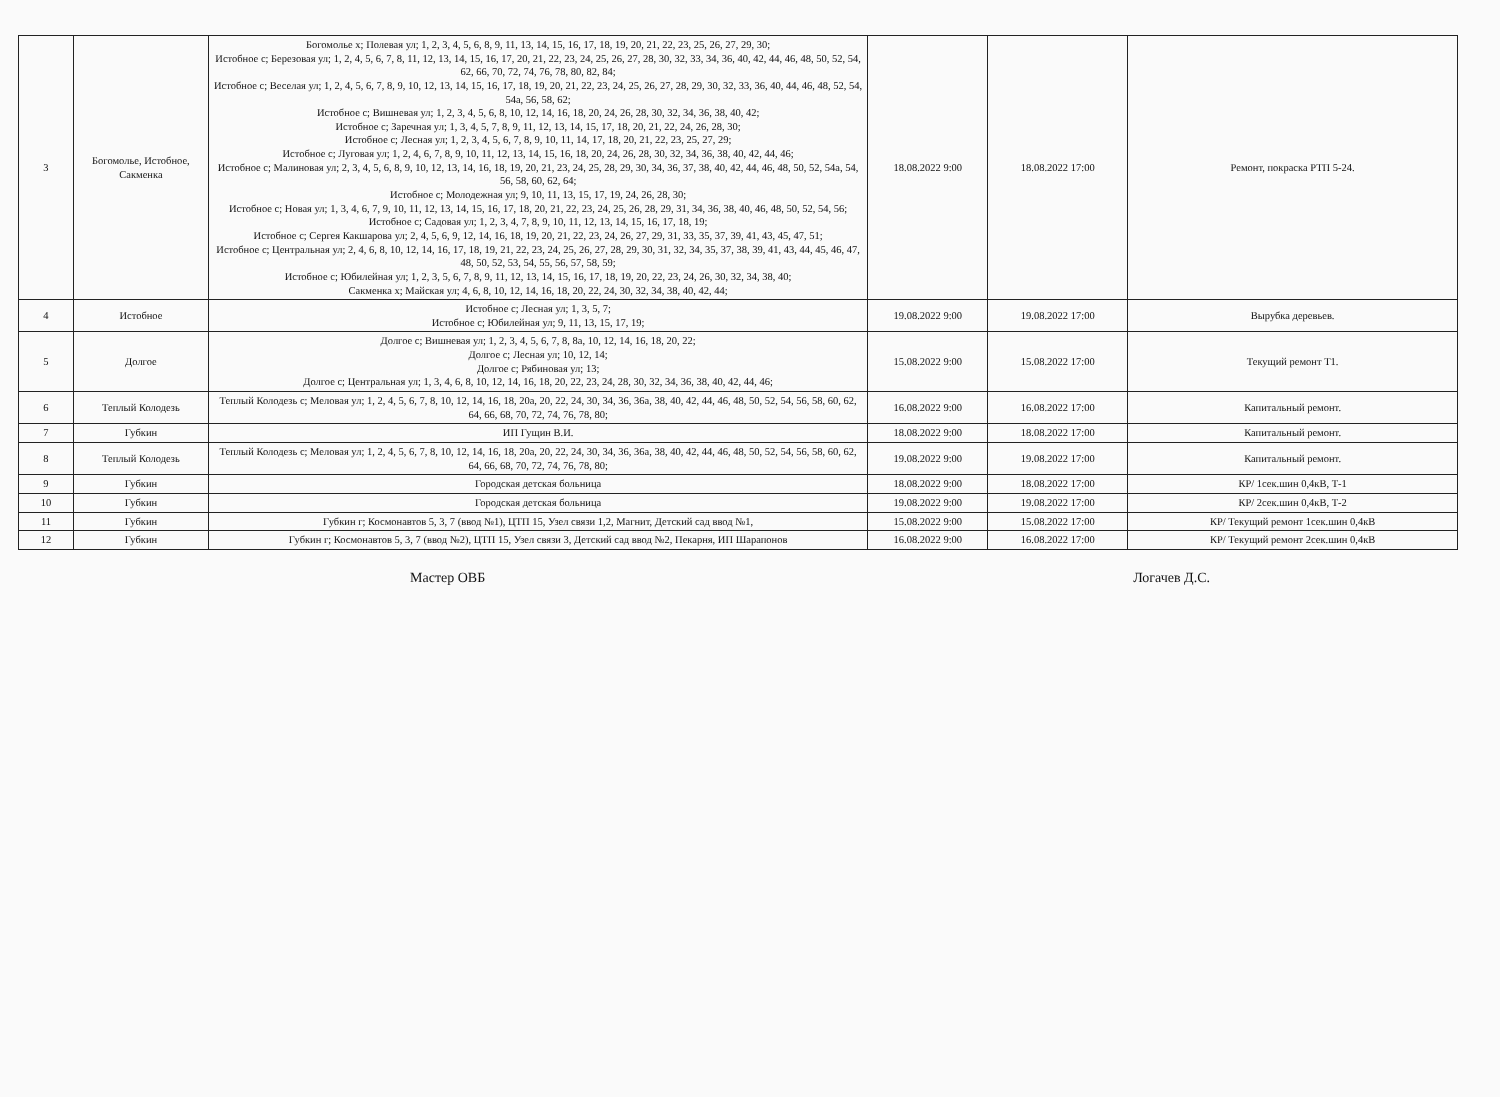| 3 | Богомолье, Истобное, Сакменка | Богомолье х; Полевая ул; 1, 2, 3, 4, 5, 6, 8, 9, 11, 13, 14, 15, 16, 17, 18, 19, 20, 21, 22, 23, 25, 26, 27, 29, 30; Истобное с; Березовая ул; 1, 2, 4, 5, 6, 7, 8, 11, 12, 13, 14, 15, 16, 17, 20, 21, 22, 23, 24, 25, 26, 27, 28, 30, 32, 33, 34, 36, 40, 42, 44, 46, 48, 50, 52, 54, 62, 66, 70, 72, 74, 76, 78, 80, 82, 84; Истобное с; Веселая ул; 1, 2, 4, 5, 6, 7, 8, 9, 10, 12, 13, 14, 15, 16, 17, 18, 19, 20, 21, 22, 23, 24, 25, 26, 27, 28, 29, 30, 32, 33, 36, 40, 44, 46, 48, 52, 54, 54а, 56, 58, 62; Истобное с; Вишневая ул; 1, 2, 3, 4, 5, 6, 8, 10, 12, 14, 16, 18, 20, 24, 26, 28, 30, 32, 34, 36, 38, 40, 42; Истобное с; Заречная ул; 1, 3, 4, 5, 7, 8, 9, 11, 12, 13, 14, 15, 17, 18, 20, 21, 22, 24, 26, 28, 30; Истобное с; Лесная ул; 1, 2, 3, 4, 5, 6, 7, 8, 9, 10, 11, 14, 17, 18, 20, 21, 22, 23, 25, 27, 29; Истобное с; Луговая ул; 1, 2, 4, 6, 7, 8, 9, 10, 11, 12, 13, 14, 15, 16, 18, 20, 24, 26, 28, 30, 32, 34, 36, 38, 40, 42, 44, 46; Истобное с; Малиновая ул; 2, 3, 4, 5, 6, 8, 9, 10, 12, 13, 14, 16, 18, 19, 20, 21, 23, 24, 25, 28, 29, 30, 34, 36, 37, 38, 40, 42, 44, 46, 48, 50, 52, 54а, 54, 56, 58, 60, 62, 64; Истобное с; Молодежная ул; 9, 10, 11, 13, 15, 17, 19, 24, 26, 28, 30; Истобное с; Новая ул; 1, 3, 4, 6, 7, 9, 10, 11, 12, 13, 14, 15, 16, 17, 18, 20, 21, 22, 23, 24, 25, 26, 28, 29, 31, 34, 36, 38, 40, 46, 48, 50, 52, 54, 56; Истобное с; Садовая ул; 1, 2, 3, 4, 7, 8, 9, 10, 11, 12, 13, 14, 15, 16, 17, 18, 19; Истобное с; Сергея Какшарова ул; 2, 4, 5, 6, 9, 12, 14, 16, 18, 19, 20, 21, 22, 23, 24, 26, 27, 29, 31, 33, 35, 37, 39, 41, 43, 45, 47, 51; Истобное с; Центральная ул; 2, 4, 6, 8, 10, 12, 14, 16, 17, 18, 19, 21, 22, 23, 24, 25, 26, 27, 28, 29, 30, 31, 32, 34, 35, 37, 38, 39, 41, 43, 44, 45, 46, 47, 48, 50, 52, 53, 54, 55, 56, 57, 58, 59; Истобное с; Юбилейная ул; 1, 2, 3, 5, 6, 7, 8, 9, 11, 12, 13, 14, 15, 16, 17, 18, 19, 20, 22, 23, 24, 26, 30, 32, 34, 38, 40; Сакменка х; Майская ул; 4, 6, 8, 10, 12, 14, 16, 18, 20, 22, 24, 30, 32, 34, 38, 40, 42, 44; | 18.08.2022 9:00 | 18.08.2022 17:00 | Ремонт, покраска РТП 5-24. |
| 4 | Истобное | Истобное с; Лесная ул; 1, 3, 5, 7; Истобное с; Юбилейная ул; 9, 11, 13, 15, 17, 19; | 19.08.2022 9:00 | 19.08.2022 17:00 | Вырубка деревьев. |
| 5 | Долгое | Долгое с; Вишневая ул; 1, 2, 3, 4, 5, 6, 7, 8, 8а, 10, 12, 14, 16, 18, 20, 22; Долгое с; Лесная ул; 10, 12, 14; Долгое с; Рябиновая ул; 13; Долгое с; Центральная ул; 1, 3, 4, 6, 8, 10, 12, 14, 16, 18, 20, 22, 23, 24, 28, 30, 32, 34, 36, 38, 40, 42, 44, 46; | 15.08.2022 9:00 | 15.08.2022 17:00 | Текущий ремонт Т1. |
| 6 | Теплый Колодезь | Теплый Колодезь с; Меловая ул; 1, 2, 4, 5, 6, 7, 8, 10, 12, 14, 16, 18, 20а, 20, 22, 24, 30, 34, 36, 36а, 38, 40, 42, 44, 46, 48, 50, 52, 54, 56, 58, 60, 62, 64, 66, 68, 70, 72, 74, 76, 78, 80; | 16.08.2022 9:00 | 16.08.2022 17:00 | Капитальный ремонт. |
| 7 | Губкин | ИП Гущин В.И. | 18.08.2022 9:00 | 18.08.2022 17:00 | Капитальный ремонт. |
| 8 | Теплый Колодезь | Теплый Колодезь с; Меловая ул; 1, 2, 4, 5, 6, 7, 8, 10, 12, 14, 16, 18, 20а, 20, 22, 24, 30, 34, 36, 36а, 38, 40, 42, 44, 46, 48, 50, 52, 54, 56, 58, 60, 62, 64, 66, 68, 70, 72, 74, 76, 78, 80; | 19.08.2022 9:00 | 19.08.2022 17:00 | Капитальный ремонт. |
| 9 | Губкин | Городская детская больница | 18.08.2022 9:00 | 18.08.2022 17:00 | КР/ 1сек.шин 0,4кВ, Т-1 |
| 10 | Губкин | Городская детская больница | 19.08.2022 9:00 | 19.08.2022 17:00 | КР/ 2сек.шин 0,4кВ, Т-2 |
| 11 | Губкин | Губкин г; Космонавтов 5, 3, 7 (ввод №1), ЦТП 15, Узел связи 1,2, Магнит, Детский сад ввод №1, | 15.08.2022 9:00 | 15.08.2022 17:00 | КР/ Текущий ремонт 1сек.шин 0,4кВ |
| 12 | Губкин | Губкин г; Космонавтов 5, 3, 7 (ввод №2), ЦТП 15, Узел связи 3, Детский сад ввод №2, Пекарня, ИП Шарапонов | 16.08.2022 9:00 | 16.08.2022 17:00 | КР/ Текущий ремонт 2сек.шин 0,4кВ |
Мастер ОВБ Логачев Д.С.